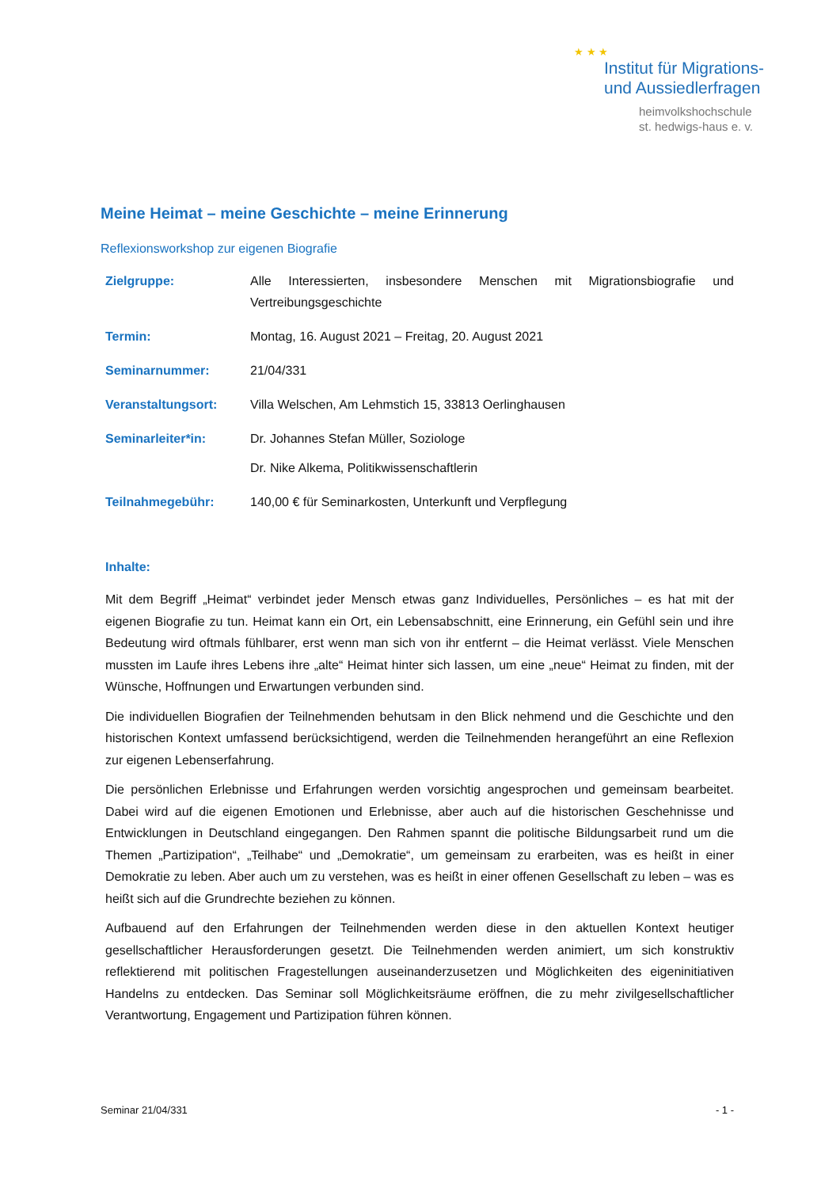★ ★ ★
Institut für Migrations-
und Aussiedlerfragen
heimvolkshochschule
st. hedwigs-haus e. v.
Meine Heimat – meine Geschichte – meine Erinnerung
Reflexionsworkshop zur eigenen Biografie
Zielgruppe: Alle Interessierten, insbesondere Menschen mit Migrationsbiografie und Vertreibungsgeschichte
Termin: Montag, 16. August 2021 – Freitag, 20. August 2021
Seminarnummer: 21/04/331
Veranstaltungsort: Villa Welschen, Am Lehmstich 15, 33813 Oerlinghausen
Seminarleiter*in: Dr. Johannes Stefan Müller, Soziologe
Dr. Nike Alkema, Politikwissenschaftlerin
Teilnahmegebühr: 140,00 € für Seminarkosten, Unterkunft und Verpflegung
Inhalte:
Mit dem Begriff „Heimat“ verbindet jeder Mensch etwas ganz Individuelles, Persönliches – es hat mit der eigenen Biografie zu tun. Heimat kann ein Ort, ein Lebensabschnitt, eine Erinnerung, ein Gefühl sein und ihre Bedeutung wird oftmals fühlbarer, erst wenn man sich von ihr entfernt – die Heimat verlässt. Viele Menschen mussten im Laufe ihres Lebens ihre „alte“ Heimat hinter sich lassen, um eine „neue“ Heimat zu finden, mit der Wünsche, Hoffnungen und Erwartungen verbunden sind.
Die individuellen Biografien der Teilnehmenden behutsam in den Blick nehmend und die Geschichte und den historischen Kontext umfassend berücksichtigend, werden die Teilnehmenden herangeführt an eine Reflexion zur eigenen Lebenserfahrung.
Die persönlichen Erlebnisse und Erfahrungen werden vorsichtig angesprochen und gemeinsam bearbeitet. Dabei wird auf die eigenen Emotionen und Erlebnisse, aber auch auf die historischen Geschehnisse und Entwicklungen in Deutschland eingegangen. Den Rahmen spannt die politische Bildungsarbeit rund um die Themen „Partizipation“, „Teilhabe“ und „Demokratie“, um gemeinsam zu erarbeiten, was es heißt in einer Demokratie zu leben. Aber auch um zu verstehen, was es heißt in einer offenen Gesellschaft zu leben – was es heißt sich auf die Grundrechte beziehen zu können.
Aufbauend auf den Erfahrungen der Teilnehmenden werden diese in den aktuellen Kontext heutiger gesellschaftlicher Herausforderungen gesetzt. Die Teilnehmenden werden animiert, um sich konstruktiv reflektierend mit politischen Fragestellungen auseinanderzusetzen und Möglichkeiten des eigeninitiativen Handelns zu entdecken. Das Seminar soll Möglichkeitsräume eröffnen, die zu mehr zivilgesellschaftlicher Verantwortung, Engagement und Partizipation führen können.
Seminar 21/04/331 - 1 -